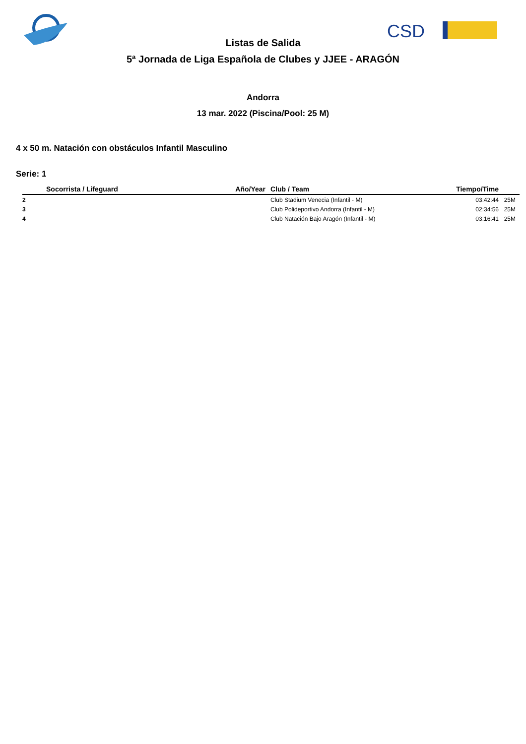CSD
Listas de Salida
5ª Jornada de Liga Española de Clubes y JJEE - ARAGÓN
Andorra
13 mar. 2022 (Piscina/Pool: 25 M)
4 x 50 m. Natación con obstáculos Infantil Masculino
Serie: 1
| | Socorrista / Lifeguard | Año/Year | Club / Team | Tiempo/Time | |
| --- | --- | --- | --- | --- | --- |
| 2 | | | Club Stadium Venecia (Infantil - M) | 03:42:44 | 25M |
| 3 | | | Club Polideportivo Andorra (Infantil - M) | 02:34:56 | 25M |
| 4 | | | Club Natación Bajo Aragón (Infantil - M) | 03:16:41 | 25M |